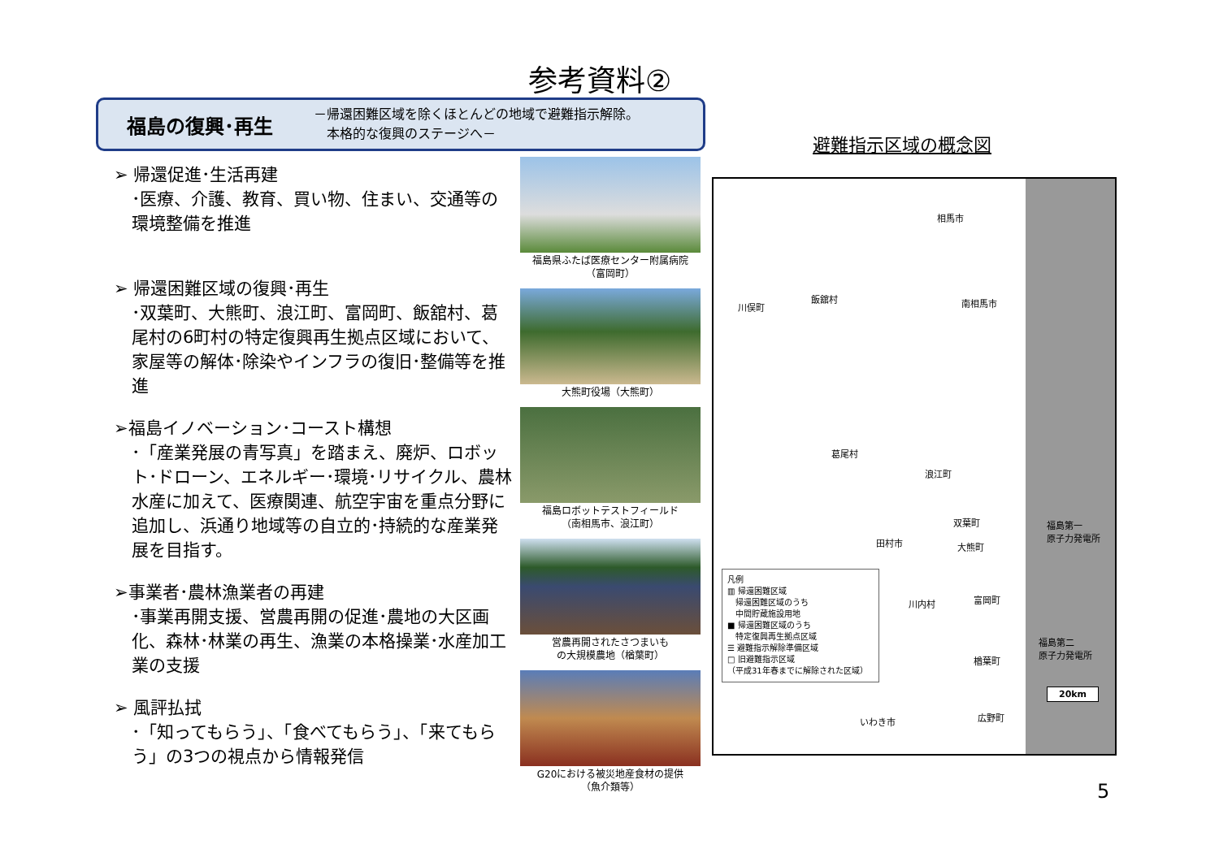参考資料②
福島の復興･再生 －帰還困難区域を除くほとんどの地域で避難指示解除。
　本格的な復興のステージへ－
➢ 帰還促進･生活再建
･医療、介護、教育、買い物、住まい、交通等の環境整備を推進
➢ 帰還困難区域の復興･再生
･双葉町、大熊町、浪江町、富岡町、飯舘村、葛尾村の6町村の特定復興再生拠点区域において、家屋等の解体･除染やインフラの復旧･整備等を推進
➢福島イノベーション･コースト構想
･「産業発展の青写真」を踏まえ、廃炉、ロボット･ドローン、エネルギー･環境･リサイクル、農林水産に加えて、医療関連、航空宇宙を重点分野に追加し、浜通り地域等の自立的･持続的な産業発展を目指す。
➢事業者･農林漁業者の再建
･事業再開支援、営農再開の促進･農地の大区画化、森林･林業の再生、漁業の本格操業･水産加工業の支援
➢ 風評払拭
･「知ってもらう」、「食べてもらう」、「来てもらう」の3つの視点から情報発信
福島県ふたば医療センター附属病院
（富岡町）
大熊町役場（大熊町）
福島ロボットテストフィールド
（南相馬市、浪江町）
営農再開されたさつまいも
の大規模農地（楢葉町）
G20における被災地産食材の提供
（魚介類等）
避難指示区域の概念図
相馬市
川俣町
飯舘村 南相馬市
葛尾村
浪江町
双葉町
田村市 大熊町
福島第一
原子力発電所
川内村 富岡町
福島第二
原子力発電所
楢葉町
20km
いわき市 広野町
凡例
▥ 帰還困難区域
　帰還困難区域のうち
　中間貯蔵施設用地
■ 帰還困難区域のうち
　特定復興再生拠点区域
☰ 避難指示解除準備区域
□ 旧避難指示区域
（平成31年春までに解除された区域）
5